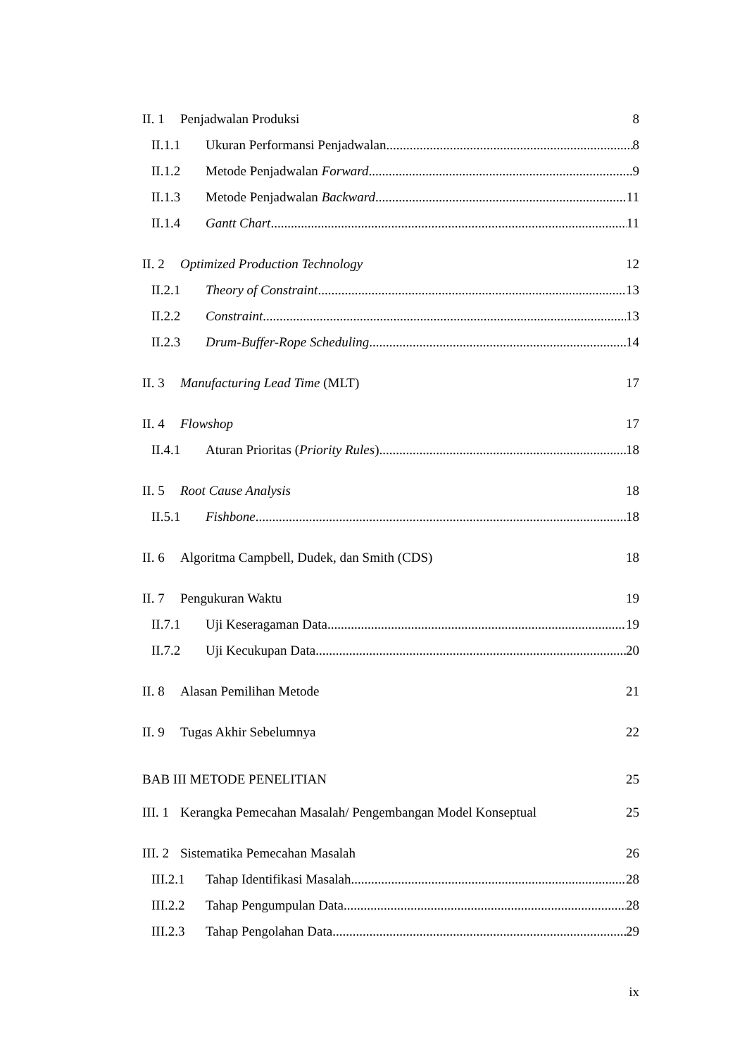II. 1 Penjadwalan Produksi 8
II.1.1 Ukuran Performansi Penjadwalan 8
II.1.2 Metode Penjadwalan Forward 9
II.1.3 Metode Penjadwalan Backward 11
II.1.4 Gantt Chart 11
II. 2 Optimized Production Technology 12
II.2.1 Theory of Constraint 13
II.2.2 Constraint 13
II.2.3 Drum-Buffer-Rope Scheduling 14
II. 3 Manufacturing Lead Time (MLT) 17
II. 4 Flowshop 17
II.4.1 Aturan Prioritas (Priority Rules) 18
II. 5 Root Cause Analysis 18
II.5.1 Fishbone 18
II. 6 Algoritma Campbell, Dudek, dan Smith (CDS) 18
II. 7 Pengukuran Waktu 19
II.7.1 Uji Keseragaman Data 19
II.7.2 Uji Kecukupan Data 20
II. 8 Alasan Pemilihan Metode 21
II. 9 Tugas Akhir Sebelumnya 22
BAB III METODE PENELITIAN 25
III. 1 Kerangka Pemecahan Masalah/ Pengembangan Model Konseptual 25
III. 2 Sistematika Pemecahan Masalah 26
III.2.1 Tahap Identifikasi Masalah 28
III.2.2 Tahap Pengumpulan Data 28
III.2.3 Tahap Pengolahan Data 29
ix